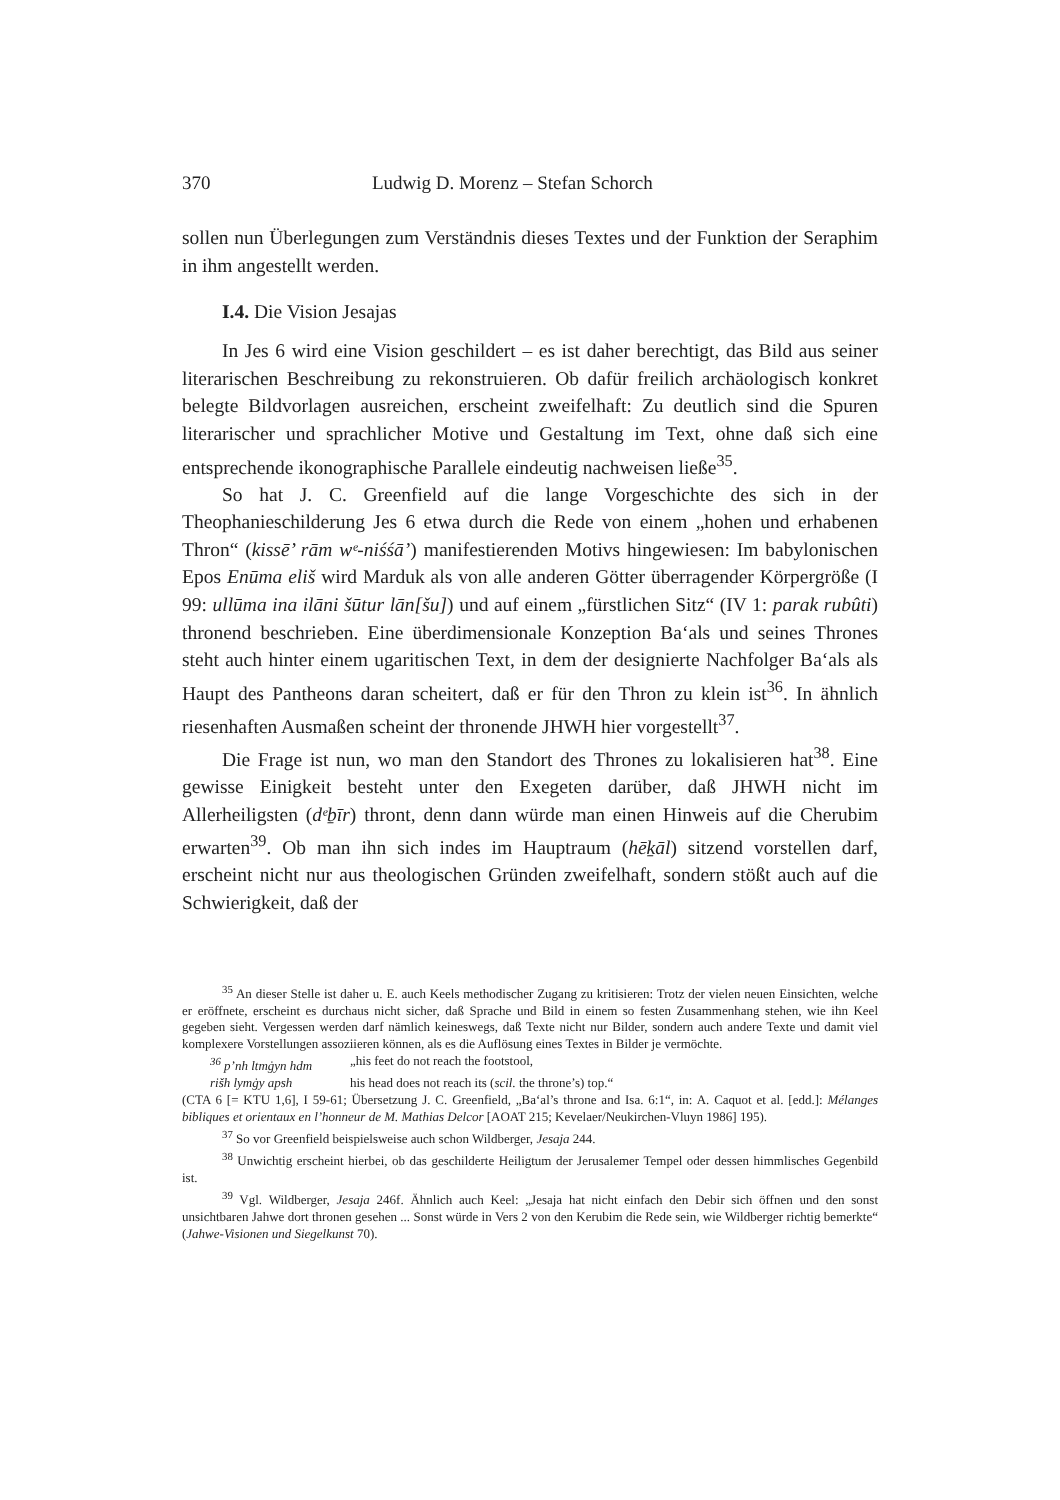370 Ludwig D. Morenz – Stefan Schorch
sollen nun Überlegungen zum Verständnis dieses Textes und der Funktion der Seraphim in ihm angestellt werden.
I.4. Die Vision Jesajas
In Jes 6 wird eine Vision geschildert – es ist daher berechtigt, das Bild aus seiner literarischen Beschreibung zu rekonstruieren. Ob dafür freilich archäologisch konkret belegte Bildvorlagen ausreichen, erscheint zweifelhaft: Zu deutlich sind die Spuren literarischer und sprachlicher Motive und Gestaltung im Text, ohne daß sich eine entsprechende ikonographische Parallele eindeutig nachweisen ließe<sup>35</sup>.
So hat J. C. Greenfield auf die lange Vorgeschichte des sich in der Theophanieschilderung Jes 6 etwa durch die Rede von einem „hohen und erhabenen Thron“ (kissē’ rām wᵉ-niśśā’) manifestierenden Motivs hingewiesen: Im babylonischen Epos Enūma eliš wird Marduk als von alle anderen Götter überragender Körpergröße (I 99: ullūma ina ilāni šūtur lān[šu]) und auf einem „fürstlichen Sitz“ (IV 1: parak rubûti) thronend beschrieben. Eine überdimensionale Konzeption Ba‘als und seines Thrones steht auch hinter einem ugaritischen Text, in dem der designierte Nachfolger Ba‘als als Haupt des Pantheons daran scheitert, daß er für den Thron zu klein ist<sup>36</sup>. In ähnlich riesenhaften Ausmaßen scheint der thronende JHWH hier vorgestellt<sup>37</sup>.
Die Frage ist nun, wo man den Standort des Thrones zu lokalisieren hat<sup>38</sup>. Eine gewisse Einigkeit besteht unter den Exegeten darüber, daß JHWH nicht im Allerheiligsten (dᵉḇīr) thront, denn dann würde man einen Hinweis auf die Cherubim erwarten<sup>39</sup>. Ob man ihn sich indes im Hauptraum (hēḵāl) sitzend vorstellen darf, erscheint nicht nur aus theologischen Gründen zweifelhaft, sondern stößt auch auf die Schwierigkeit, daß der
<sup>35</sup> An dieser Stelle ist daher u. E. auch Keels methodischer Zugang zu kritisieren: Trotz der vielen neuen Einsichten, welche er eröffnete, erscheint es durchaus nicht sicher, daß Sprache und Bild in einem so festen Zusammenhang stehen, wie ihn Keel gegeben sieht. Vergessen werden darf nämlich keineswegs, daß Texte nicht nur Bilder, sondern auch andere Texte und damit viel komplexere Vorstellungen assoziieren können, als es die Auflösung eines Textes in Bilder je vermöchte.
<sup>36</sup> p’nh ltmġyn hdm „his feet do not reach the footstool,
rišh lymġy apsh his head does not reach its (scil. the throne’s) top.“
(CTA 6 [= KTU 1,6], I 59-61; Übersetzung J. C. Greenfield, „Ba‘al’s throne and Isa. 6:1“, in: A. Caquot et al. [edd.]: Mélanges bibliques et orientaux en l’honneur de M. Mathias Delcor [AOAT 215; Kevelaer/Neukirchen-Vluyn 1986] 195).
<sup>37</sup> So vor Greenfield beispielsweise auch schon Wildberger, Jesaja 244.
<sup>38</sup> Unwichtig erscheint hierbei, ob das geschilderte Heiligtum der Jerusalemer Tempel oder dessen himmlisches Gegenbild ist.
<sup>39</sup> Vgl. Wildberger, Jesaja 246f. Ähnlich auch Keel: „Jesaja hat nicht einfach den Debir sich öffnen und den sonst unsichtbaren Jahwe dort thronen gesehen ... Sonst würde in Vers 2 von den Kerubim die Rede sein, wie Wildberger richtig bemerkte“ (Jahwe-Visionen und Siegelkunst 70).